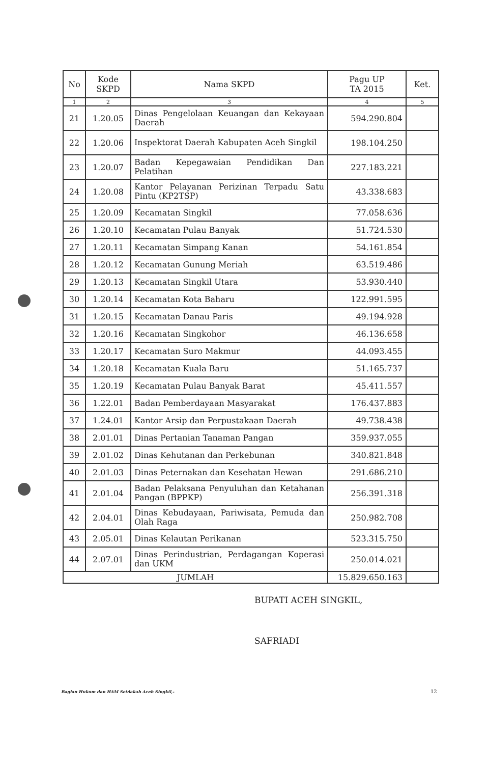| No | Kode SKPD | Nama SKPD | Pagu UP TA 2015 | Ket. |
| --- | --- | --- | --- | --- |
| 1 | 2 | 3 | 4 | 5 |
| 21 | 1.20.05 | Dinas Pengelolaan Keuangan dan Kekayaan Daerah | 594.290.804 | |
| 22 | 1.20.06 | Inspektorat Daerah Kabupaten Aceh Singkil | 198.104.250 | |
| 23 | 1.20.07 | Badan Kepegawaian Pendidikan Dan Pelatihan | 227.183.221 | |
| 24 | 1.20.08 | Kantor Pelayanan Perizinan Terpadu Satu Pintu (KP2TSP) | 43.338.683 | |
| 25 | 1.20.09 | Kecamatan Singkil | 77.058.636 | |
| 26 | 1.20.10 | Kecamatan Pulau Banyak | 51.724.530 | |
| 27 | 1.20.11 | Kecamatan Simpang Kanan | 54.161.854 | |
| 28 | 1.20.12 | Kecamatan Gunung Meriah | 63.519.486 | |
| 29 | 1.20.13 | Kecamatan Singkil Utara | 53.930.440 | |
| 30 | 1.20.14 | Kecamatan Kota Baharu | 122.991.595 | |
| 31 | 1.20.15 | Kecamatan Danau Paris | 49.194.928 | |
| 32 | 1.20.16 | Kecamatan Singkohor | 46.136.658 | |
| 33 | 1.20.17 | Kecamatan Suro Makmur | 44.093.455 | |
| 34 | 1.20.18 | Kecamatan Kuala Baru | 51.165.737 | |
| 35 | 1.20.19 | Kecamatan Pulau Banyak Barat | 45.411.557 | |
| 36 | 1.22.01 | Badan Pemberdayaan Masyarakat | 176.437.883 | |
| 37 | 1.24.01 | Kantor Arsip dan Perpustakaan Daerah | 49.738.438 | |
| 38 | 2.01.01 | Dinas Pertanian Tanaman Pangan | 359.937.055 | |
| 39 | 2.01.02 | Dinas Kehutanan dan Perkebunan | 340.821.848 | |
| 40 | 2.01.03 | Dinas Peternakan dan Kesehatan Hewan | 291.686.210 | |
| 41 | 2.01.04 | Badan Pelaksana Penyuluhan dan Ketahanan Pangan (BPPKP) | 256.391.318 | |
| 42 | 2.04.01 | Dinas Kebudayaan, Pariwisata, Pemuda dan Olah Raga | 250.982.708 | |
| 43 | 2.05.01 | Dinas Kelautan Perikanan | 523.315.750 | |
| 44 | 2.07.01 | Dinas Perindustrian, Perdagangan Koperasi dan UKM | 250.014.021 | |
| JUMLAH | | | 15.829.650.163 | |
BUPATI ACEH SINGKIL,
SAFRIADI
Bagian Hukum dan HAM Setdakab Aceh Singkil,-
12